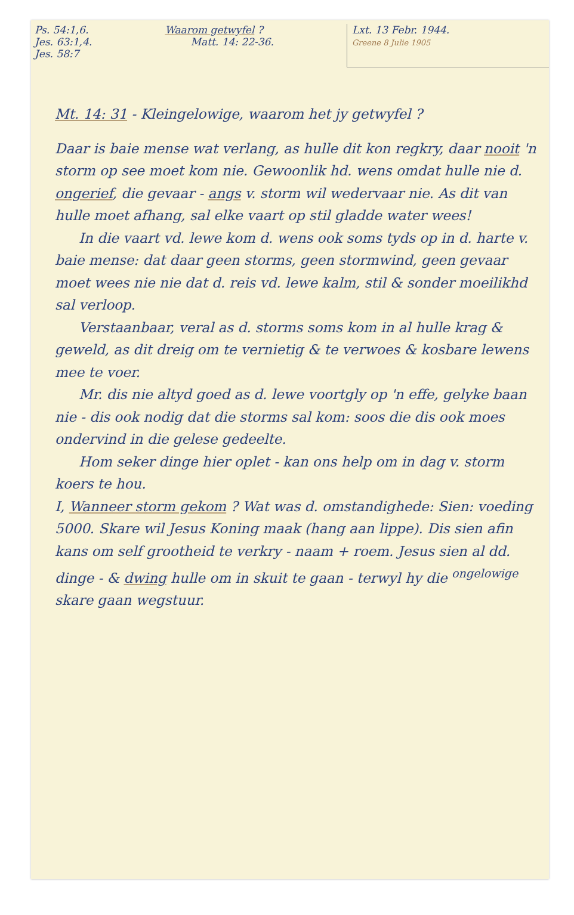Ps. 54:1,6.
Jes. 63:1,4.
Jes. 58:7
Waarom getwyfel ?
Matt. 14: 22-36.
Lxt. 13 Febr. 1944.
Greene 8 Julie 1905
Mt. 14: 31 - Kleingelowige, waarom het jy getwyfel ?
Daar is baie mense wat verlang, as hulle dit kon regkry, daar nooit 'n storm op see moet kom nie. Gewoonlik hd. wens omdat hulle nie d. ongerief, die gevaar - angs v. storm wil wedervaar nie. As dit van hulle moet afhang, sal elke vaart op stil gladde water wees!
In die vaart vd. lewe kom d. wens ook soms tyds op in d. harte v. baie mense: dat daar geen storms, geen stormwind, geen gevaar moet wees nie nie dat d. reis vd. lewe kalm, stil & sonder moeilikhd sal verloop.
Verstaanbaar, veral as d. storms soms kom in al hulle krag & geweld, as dit dreig om te vernietig & te verwoes & kosbare lewens mee te voer.
Mr. dis nie altyd goed as d. lewe voortgly op 'n effe, gelyke baan nie - dis ook nodig dat die storms sal kom: soos die dis ook moes ondervind in die gelese gedeelte.
Hom seker dinge hier oplet - kan ons help om in dag v. storm koers te hou.
I, Wanneer storm gekom ? Wat was d. omstandighede: Sien: voeding 5000. Skare wil Jesus Koning maak (hang aan lippe). Dis sien afin kans om self grootheid te verkry - naam + roem. Jesus sien al dd. dinge - & dwing hulle om in skuit te gaan - terwyl hy die <sup>ongelowige</sup> skare gaan wegstuur.